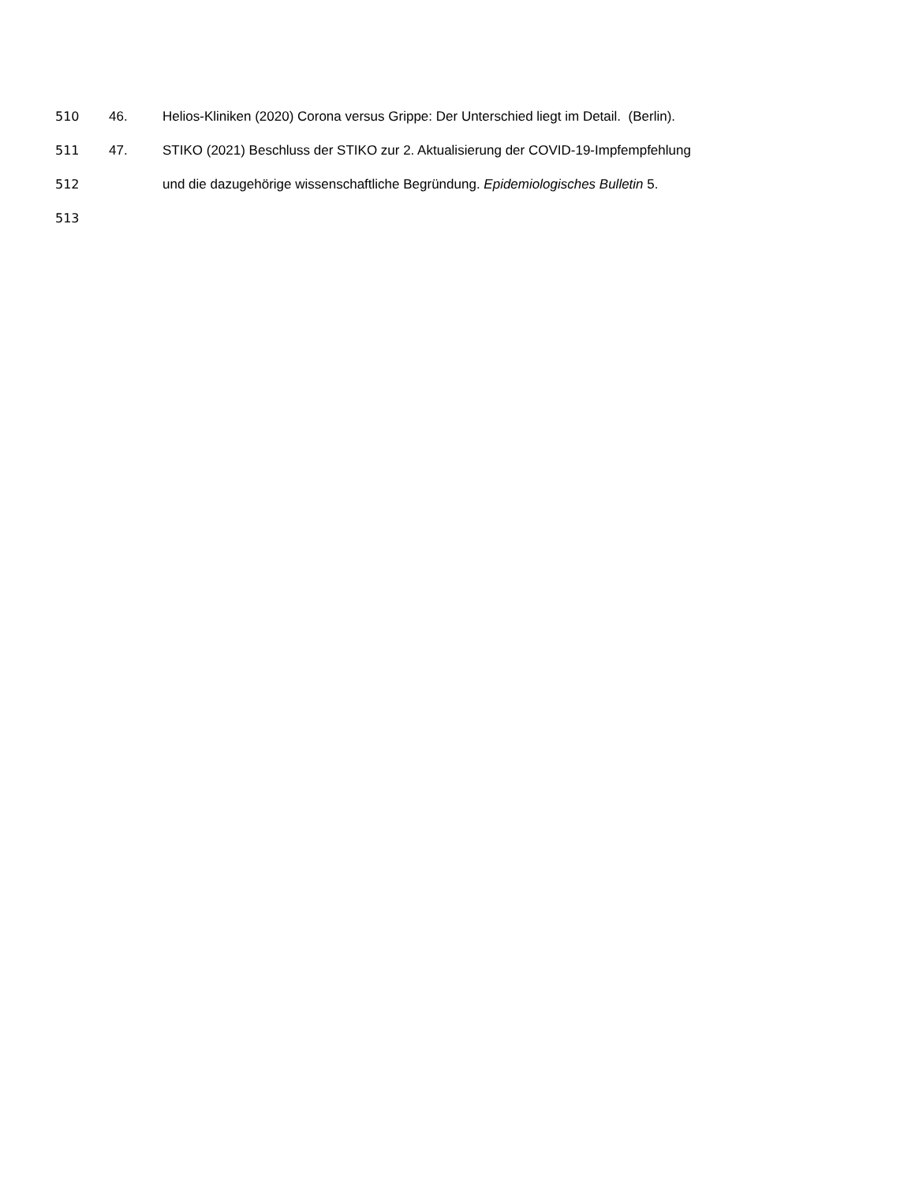510 46. Helios-Kliniken (2020) Corona versus Grippe: Der Unterschied liegt im Detail. (Berlin).
511 47. STIKO (2021) Beschluss der STIKO zur 2. Aktualisierung der COVID-19-Impfempfehlung
512 und die dazugehörige wissenschaftliche Begründung. Epidemiologisches Bulletin 5.
513